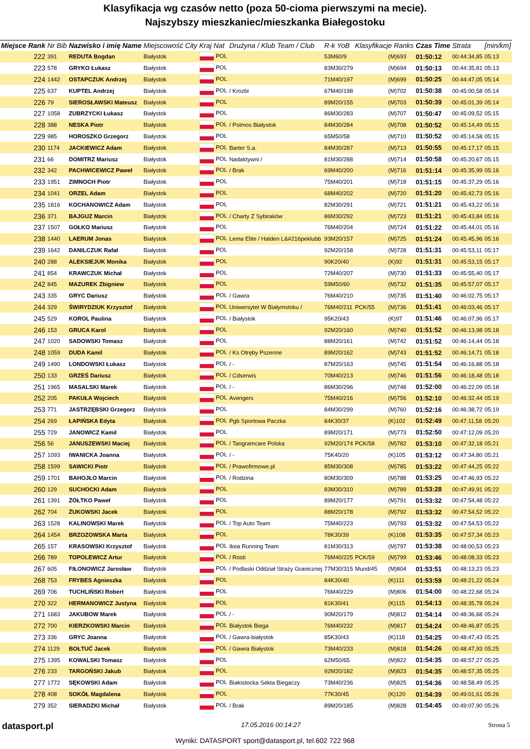Klasyfikacja wg czasów netto (poza 50-cioma pierwszymi na mecie).
Najszybszy mieszkaniec/mieszkanka Białegostoku
| Miejsce Rank | Nr Bib | Nazwisko i imię Name | Miejscowość City | Kraj Nat | Drużyna / Klub Team / Club | R-k YoB | Klasyfikacje Ranks | | Czas Time | Strata | [min/km] |
| --- | --- | --- | --- | --- | --- | --- | --- | --- | --- | --- | --- |
| 222 | 391 | REDUTA Bogdan | Białystok | POL | | 53M60/9 | | (M)693 | 01:50:12 | 00:44:34,85 | 05:13 |
| 223 | 578 | GRYKO Łukasz | Białystok | POL | | 83M30/279 | | (M)694 | 01:50:13 | 00:44:35,81 | 05:13 |
| 224 | 1442 | OSTAPCZUK Andrzej | Białystok | POL | | 71M40/197 | | (M)699 | 01:50:25 | 00:44:47,05 | 05:14 |
| 225 | 637 | KUPTEL Andrzej | Białystok | POL | / Krozbi | 67M40/198 | | (M)702 | 01:50:38 | 00:45:00,58 | 05:14 |
| 226 | 79 | SIEROSŁAWSKI Mateusz | Białystok | POL | | 89M20/155 | | (M)703 | 01:50:39 | 00:45:01,39 | 05:14 |
| 227 | 1058 | ZUBRZYCKI Łukasz | Białystok | POL | | 86M30/283 | | (M)707 | 01:50:47 | 00:45:09,52 | 05:15 |
| 228 | 388 | NESKA Piotr | Białystok | POL | / Polmos Białystok | 84M30/284 | | (M)708 | 01:50:52 | 00:45:14,49 | 05:15 |
| 229 | 985 | HOROSZKO Grzegorz | Białystok | POL | | 65M50/58 | | (M)710 | 01:50:52 | 00:45:14,58 | 05:15 |
| 230 | 1174 | JACKIEWICZ Adam | Białystok | POL | Barter S.a. | 84M30/287 | | (M)713 | 01:50:55 | 00:45:17,17 | 05:15 |
| 231 | 66 | DOMITRZ Mariusz | Białystok | POL | Nadaktywni / | 81M30/288 | | (M)714 | 01:50:58 | 00:45:20,67 | 05:15 |
| 232 | 342 | PACHWICEWICZ Paweł | Białystok | POL | / Brak | 69M40/200 | | (M)716 | 01:51:14 | 00:45:35,99 | 05:16 |
| 233 | 1951 | ZIMNOCH Piotr | Białystok | POL | | 75M40/201 | | (M)718 | 01:51:15 | 00:45:37,29 | 05:16 |
| 234 | 1041 | ORZEL Adam | Białystok | POL | | 68M40/202 | | (M)720 | 01:51:20 | 00:45:42,73 | 05:16 |
| 235 | 1816 | KOCHANOWICZ Adam | Białystok | POL | | 82M30/291 | | (M)721 | 01:51:21 | 00:45:43,22 | 05:16 |
| 236 | 371 | BAJGUZ Marcin | Białystok | POL | / Charty Z Sybiraków | 86M30/292 | | (M)723 | 01:51:21 | 00:45:43,84 | 05:16 |
| 237 | 1507 | GOŁKO Mariusz | Białystok | POL | | 76M40/204 | | (M)724 | 01:51:22 | 00:45:44,01 | 05:16 |
| 238 | 1440 | LAERUM Jonas | Białystok | POL | Lema Elite / Halden L&#216peklubb | 93M20/157 | | (M)725 | 01:51:24 | 00:45:45,96 | 05:16 |
| 239 | 1642 | DANILCZUK Rafał | Białystok | POL | | 92M20/158 | | (M)728 | 01:51:31 | 00:45:53,11 | 05:17 |
| 240 | 288 | ALEKSIEJUK Monika | Białystok | POL | | 90K20/40 | | (K)92 | 01:51:31 | 00:45:53,15 | 05:17 |
| 241 | 854 | KRAWCZUK Michał | Białystok | POL | | 72M40/207 | | (M)730 | 01:51:33 | 00:45:55,40 | 05:17 |
| 242 | 845 | MAZUREK Zbigniew | Białystok | POL | | 59M50/60 | | (M)732 | 01:51:35 | 00:45:57,07 | 05:17 |
| 243 | 335 | GRYC Dariusz | Białystok | POL | / Gawra | 76M40/210 | | (M)735 | 01:51:40 | 00:46:02,75 | 05:17 |
| 244 | 329 | ŚWIRYDZIUK Krzysztof | Białystok | POL | Uniwersytet W Białymstoku / | 76M40/211 | PCK/55 | (M)736 | 01:51:41 | 00:46:03,46 | 05:17 |
| 245 | 529 | KOROL Paulina | Białystok | POL | / Białystok | 95K20/43 | | (K)97 | 01:51:46 | 00:46:07,96 | 05:17 |
| 246 | 153 | GRUCA Karol | Białystok | POL | | 92M20/160 | | (M)740 | 01:51:52 | 00:46:13,98 | 05:18 |
| 247 | 1020 | SADOWSKI Tomasz | Białystok | POL | | 88M20/161 | | (M)742 | 01:51:52 | 00:46:14,44 | 05:18 |
| 248 | 1059 | DUDA Kamil | Białystok | POL | / Ks Otręby Pszenne | 89M20/162 | | (M)743 | 01:51:52 | 00:46:14,71 | 05:18 |
| 249 | 1490 | LONDOWSKI Łukasz | Białystok | POL | / - | 87M20/163 | | (M)745 | 01:51:54 | 00:46:16,88 | 05:18 |
| 250 | 133 | GRZEŚ Dariusz | Białystok | POL | / Cdserwis | 70M40/213 | | (M)746 | 01:51:56 | 00:46:18,48 | 05:18 |
| 251 | 1965 | MASALSKI Marek | Białystok | POL | / - | 86M30/296 | | (M)748 | 01:52:00 | 00:46:22,09 | 05:18 |
| 252 | 205 | PAKUŁA Wojciech | Białystok | POL | Avengers | 75M40/216 | | (M)756 | 01:52:10 | 00:46:32,44 | 05:19 |
| 253 | 771 | JASTRZĘBSKI Grzegorz | Białystok | POL | | 84M30/299 | | (M)760 | 01:52:16 | 00:46:38,72 | 05:19 |
| 254 | 269 | ŁAPIŃSKA Edyta | Białystok | POL | Pgb Sportowa Paczka | 84K30/37 | | (K)102 | 01:52:49 | 00:47:11,58 | 05:20 |
| 255 | 729 | JANOWICZ Kamil | Białystok | POL | | 89M20/171 | | (M)773 | 01:52:50 | 00:47:12,09 | 05:20 |
| 256 | 56 | JANUSZEWSKI Maciej | Białystok | POL | / Tangramcare Polska | 92M20/174 | PCK/58 | (M)782 | 01:53:10 | 00:47:32,18 | 05:21 |
| 257 | 1093 | IWANICKA Joanna | Białystok | POL | / - | 75K40/20 | | (K)105 | 01:53:12 | 00:47:34,80 | 05:21 |
| 258 | 1599 | SAWICKI Piotr | Białystok | POL | / Prawofirmowe.pl | 85M30/308 | | (M)785 | 01:53:22 | 00:47:44,25 | 05:22 |
| 259 | 1701 | BAHOJŁO Marcin | Białystok | POL | / Rodzina | 80M30/309 | | (M)788 | 01:53:25 | 00:47:46,93 | 05:22 |
| 260 | 129 | SUCHOCKI Adam | Białystok | POL | | 83M30/310 | | (M)789 | 01:53:28 | 00:47:49,91 | 05:22 |
| 261 | 1391 | ŻÓŁTKO Paweł | Białystok | POL | | 89M20/177 | | (M)791 | 01:53:32 | 00:47:54,48 | 05:22 |
| 262 | 704 | ŻUKOWSKI Jacek | Białystok | POL | | 88M20/178 | | (M)792 | 01:53:32 | 00:47:54,52 | 05:22 |
| 263 | 1528 | KALINOWSKI Marek | Białystok | POL | / Top Auto Team | 75M40/223 | | (M)793 | 01:53:32 | 00:47:54,53 | 05:22 |
| 264 | 1454 | BRZOZOWSKA Marta | Białystok | POL | | 78K30/39 | | (K)108 | 01:53:35 | 00:47:57,34 | 05:23 |
| 265 | 157 | KRASOWSKI Krzysztof | Białystok | POL | Ikea Running Team | 81M30/313 | | (M)797 | 01:53:38 | 00:48:00,53 | 05:23 |
| 266 | 789 | TOPOLEWICZ Artur | Białystok | POL | / Rosti | 76M40/225 | PCK/59 | (M)799 | 01:53:46 | 00:48:08,33 | 05:23 |
| 267 | 605 | FIŁONOWICZ Jarosław | Białystok | POL | / Podlaski Oddział Straży Granicznej | 77M30/315 | Mund/45 | (M)804 | 01:53:51 | 00:48:13,23 | 05:23 |
| 268 | 753 | FRYBES Agnieszka | Białystok | POL | | 84K30/40 | | (K)111 | 01:53:59 | 00:48:21,22 | 05:24 |
| 269 | 706 | TUCHLIŃSKI Robert | Białystok | POL | | 76M40/229 | | (M)806 | 01:54:00 | 00:48:22,68 | 05:24 |
| 270 | 322 | HERMANOWICZ Justyna | Białystok | POL | | 81K30/41 | | (K)115 | 01:54:13 | 00:48:35,78 | 05:24 |
| 271 | 1683 | JAKUBOW Marek | Białystok | POL | / - | 90M20/179 | | (M)812 | 01:54:14 | 00:48:36,68 | 05:24 |
| 272 | 700 | KIERZKOWSKI Marcin | Białystok | POL | Białystok Biega | 76M40/232 | | (M)817 | 01:54:24 | 00:48:46,87 | 05:25 |
| 273 | 336 | GRYC Joanna | Białystok | POL | / Gawra-białystok | 85K30/43 | | (K)118 | 01:54:25 | 00:48:47,43 | 05:25 |
| 274 | 1129 | BOŁTUĆ Jacek | Białystok | POL | / Gawra Białystok | 73M40/233 | | (M)818 | 01:54:26 | 00:48:47,93 | 05:25 |
| 275 | 1395 | KOWALSKI Tomasz | Białystok | POL | | 62M50/65 | | (M)822 | 01:54:35 | 00:48:57,27 | 05:25 |
| 276 | 233 | TARGOŃSKI Jakub | Białystok | POL | | 92M20/182 | | (M)823 | 01:54:35 | 00:48:57,35 | 05:25 |
| 277 | 1772 | SĘKOWSKI Adam | Białystok | POL | Białostocka Sekta Biegaczy | 73M40/236 | | (M)825 | 01:54:36 | 00:48:58,49 | 05:25 |
| 278 | 408 | SOKÓŁ Magdalena | Białystok | POL | | 77K30/45 | | (K)120 | 01:54:39 | 00:49:01,61 | 05:26 |
| 279 | 352 | SIERADZKI Michał | Białystok | POL | / Brak | 89M20/185 | | (M)828 | 01:54:45 | 00:49:07,90 | 05:26 |
datasport.pl 17.05.2016 00:14:27 Strona 5
Wyniki: DATASPORT sport@datasport.pl, tel.602 722 968